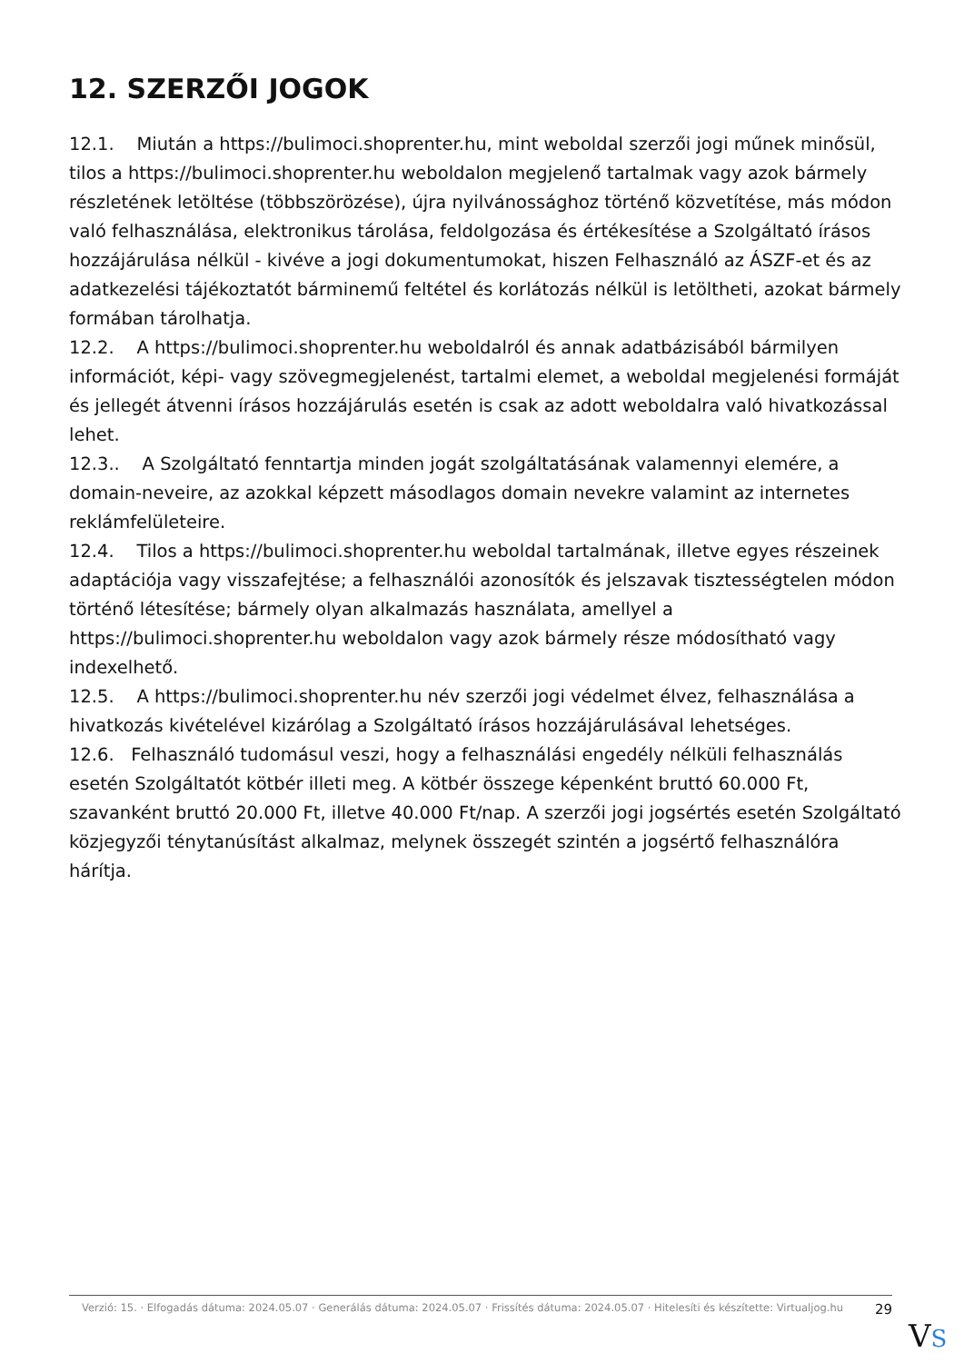12. SZERZŐI JOGOK
12.1. Miután a https://bulimoci.shoprenter.hu, mint weboldal szerzői jogi műnek minősül, tilos a https://bulimoci.shoprenter.hu weboldalon megjelenő tartalmak vagy azok bármely részletének letöltése (többszörözése), újra nyilvánossághoz történő közvetítése, más módon való felhasználása, elektronikus tárolása, feldolgozása és értékesítése a Szolgáltató írásos hozzájárulása nélkül - kivéve a jogi dokumentumokat, hiszen Felhasználó az ÁSZF-et és az adatkezelési tájékoztatót bárminemű feltétel és korlátozás nélkül is letöltheti, azokat bármely formában tárolhatja.
12.2. A https://bulimoci.shoprenter.hu weboldalról és annak adatbázisából bármilyen információt, képi- vagy szövegmegjelenést, tartalmi elemet, a weboldal megjelenési formáját és jellegét átvenni írásos hozzájárulás esetén is csak az adott weboldalra való hivatkozással lehet.
12.3.. A Szolgáltató fenntartja minden jogát szolgáltatásának valamennyi elemére, a domain-neveire, az azokkal képzett másodlagos domain nevekre valamint az internetes reklámfelületeire.
12.4. Tilos a https://bulimoci.shoprenter.hu weboldal tartalmának, illetve egyes részeinek adaptációja vagy visszafejtése; a felhasználói azonosítók és jelszavak tisztességtelen módon történő létesítése; bármely olyan alkalmazás használata, amellyel a https://bulimoci.shoprenter.hu weboldalon vagy azok bármely része módosítható vagy indexelhető.
12.5. A https://bulimoci.shoprenter.hu név szerzői jogi védelmet élvez, felhasználása a hivatkozás kivételével kizárólag a Szolgáltató írásos hozzájárulásával lehetséges.
12.6. Felhasználó tudomásul veszi, hogy a felhasználási engedély nélküli felhasználás esetén Szolgáltatót kötbér illeti meg. A kötbér összege képenként bruttó 60.000 Ft, szavanként bruttó 20.000 Ft, illetve 40.000 Ft/nap. A szerzői jogi jogsértés esetén Szolgáltató közjegyzői ténytanúsítást alkalmaz, melynek összegét szintén a jogsértő felhasználóra hárítja.
Verzió: 15. · Elfogadás dátuma: 2024.05.07 · Generálás dátuma: 2024.05.07 · Frissítés dátuma: 2024.05.07 · Hitelesíti és készítette: Virtualjog.hu
29
VS